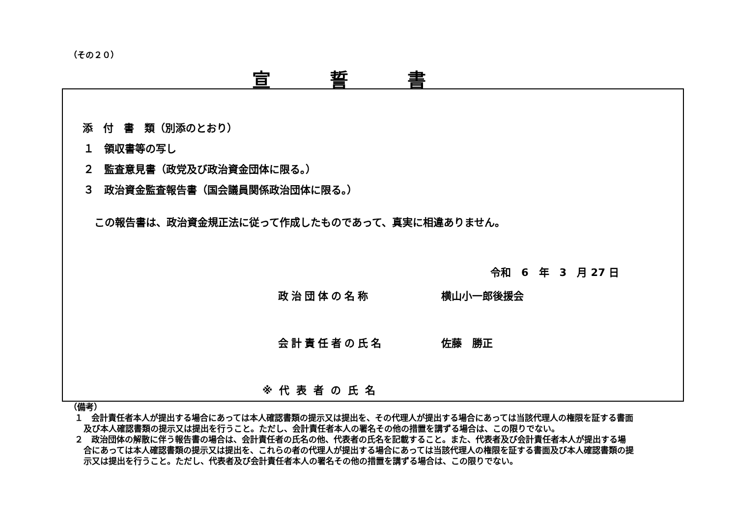（その２０）
宣誓書
添　付　書　類（別添のとおり）
１　領収書等の写し
２　監査意見書（政党及び政治資金団体に限る。）
３　政治資金監査報告書（国会議員関係政治団体に限る。）
この報告書は、政治資金規正法に従って作成したものであって、真実に相違ありません。
令和　6　年　3　月 27 日
政治団体の名称 横山小一郎後援会
会計責任者の氏名 佐藤　勝正
※代表者の氏名
（備考）
１　会計責任者本人が提出する場合にあっては本人確認書類の提示又は提出を、その代理人が提出する場合にあっては当該代理人の権限を証する書面及び本人確認書類の提示又は提出を行うこと。ただし、会計責任者本人の署名その他の措置を講ずる場合は、この限りでない。
２　政治団体の解散に伴う報告書の場合は、会計責任者の氏名の他、代表者の氏名を記載すること。また、代表者及び会計責任者本人が提出する場合にあっては本人確認書類の提示又は提出を、これらの者の代理人が提出する場合にあっては当該代理人の権限を証する書面及び本人確認書類の提示又は提出を行うこと。ただし、代表者及び会計責任者本人の署名その他の措置を講ずる場合は、この限りでない。